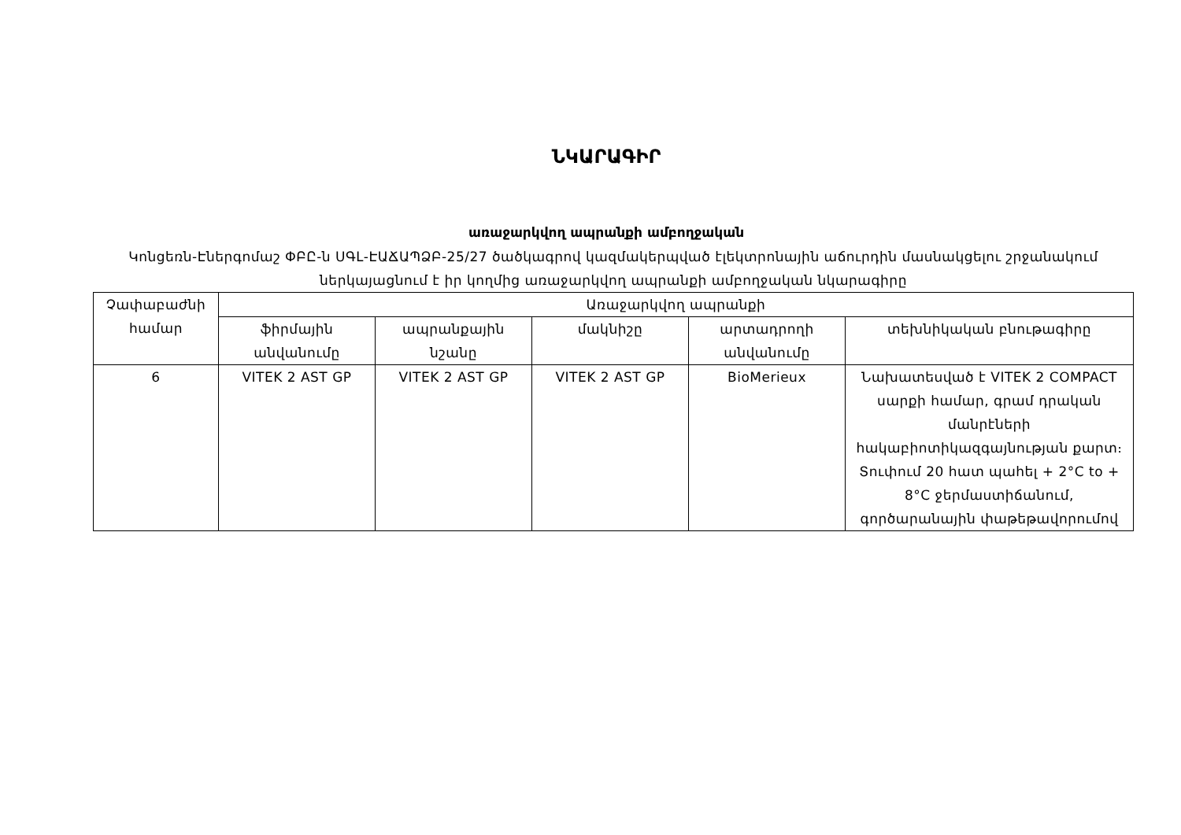ՆԿԱՐԱԳԻՐ
առաջարկվող ապրանքի ամբողջական
Կոնցեռն-Էներգոմաշ ՓԲԸ-ն ՍԳԼ-ԷԱՃԱՊՁԲ-25/27 ծածկագրով կազմակերպված էլեկտրոնային աճուրդին մասնակցելու շրջանակում ներկայացնում է իր կողմից առաջարկվող ապրանքի ամբողջական նկարագիրը
| Չափաբաժնի համար | Առաջարկվող ապրանքի | | | | |
| --- | --- | --- | --- | --- | --- |
| | ֆիրմային անվանումը | ապրանքային նշանը | մակնիշը | արտադրողի անվանումը | տեխնիկական բնութագիրը |
| 6 | VITEK 2 AST GP | VITEK 2 AST GP | VITEK 2 AST GP | BioMerieux | Նախատեսված է VITEK 2 COMPACT սարքի համար, գրամ դրական մանրէների հակաբիոտիկազգայնության քարտ։ Տուփում 20 հատ պահել + 2°C to + 8°C ջերմաստիճանում, գործարանային փաթեթավորումով |